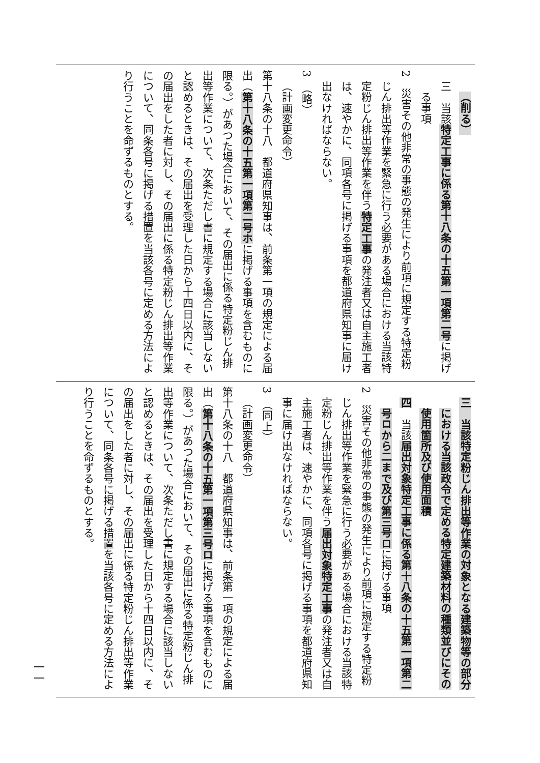（削る）
三　当該特定工事に係る第十八条の十五第一項第二号に掲げる事項
2　災害その他非常の事態の発生により前項に規定する特定粉じん排出等作業を緊急に行う必要がある場合における当該特定粉じん排出等作業を伴う特定工事の発注者又は自主施工者は、速やかに、同項各号に掲げる事項を都道府県知事に届け出なければならない。
3　（略）
（計画変更命令）
第十八条の十八　都道府県知事は、前条第一項の規定による届出（第十八条の十五第一項第二号ホに掲げる事項を含むものに限る。）があつた場合において、その届出に係る特定粉じん排出等作業について、次条ただし書に規定する場合に該当しないと認めるときは、その届出を受理した日から十四日以内に、その届出をした者に対し、その届出に係る特定粉じん排出等作業について、同条各号に掲げる措置を当該各号に定める方法により行うことを命ずるものとする。
三　当該特定粉じん排出等作業の対象となる建築物等の部分における当該政令で定める特定建築材料の種類並びにその使用箇所及び使用面積
四　当該届出対象特定工事に係る第十八条の十五第一項第二号ロから二まで及び第三号ロに掲げる事項
2　災害その他非常の事態の発生により前項に規定する特定粉じん排出等作業を緊急に行う必要がある場合における当該特定粉じん排出等作業を伴う届出対象特定工事の発注者又は自主施工者は、速やかに、同項各号に掲げる事項を都道府県知事に届け出なければならない。
3　（同上）
（計画変更命令）
第十八条の十八　都道府県知事は、前条第一項の規定による届出（第十八条の十五第一項第三号ロに掲げる事項を含むものに限る。）があつた場合において、その届出に係る特定粉じん排出等作業について、次条ただし書に規定する場合に該当しないと認めるときは、その届出を受理した日から十四日以内に、その届出をした者に対し、その届出に係る特定粉じん排出等作業について、同条各号に掲げる措置を当該各号に定める方法により行うことを命ずるものとする。
一一